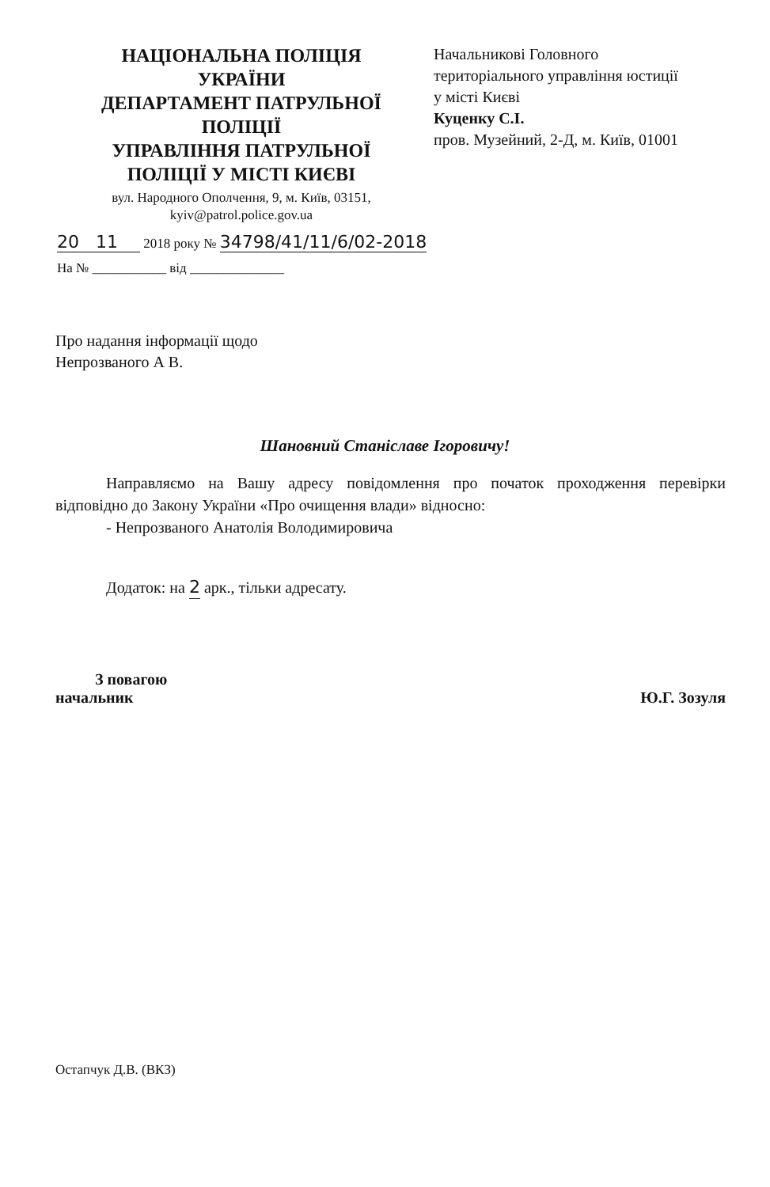НАЦІОНАЛЬНА ПОЛІЦІЯ
УКРАЇНИ
ДЕПАРТАМЕНТ ПАТРУЛЬНОЇ
ПОЛІЦІЇ
УПРАВЛІННЯ ПАТРУЛЬНОЇ
ПОЛІЦІЇ У МІСТІ КИЄВІ
вул. Народного Ополчення, 9, м. Київ, 03151,
kyiv@patrol.police.gov.ua
Начальникові Головного
територіального управління юстиції
у місті Києві
Куценку С.І.
пров. Музейний, 2-Д, м. Київ, 01001
20 11 2018 року № 34798/41/11/6/02-2018
На № ___________ від ______________
Про надання інформації щодо
Непрозваного А В.
Шановний Станіславе Ігоровичу!
Направляємо на Вашу адресу повідомлення про початок проходження перевірки відповідно до Закону України «Про очищення влади» відносно:
- Непрозваного Анатолія Володимировича
Додаток: на 2 арк., тільки адресату.
З повагою
начальник
Ю.Г. Зозуля
Остапчук Д.В. (ВКЗ)